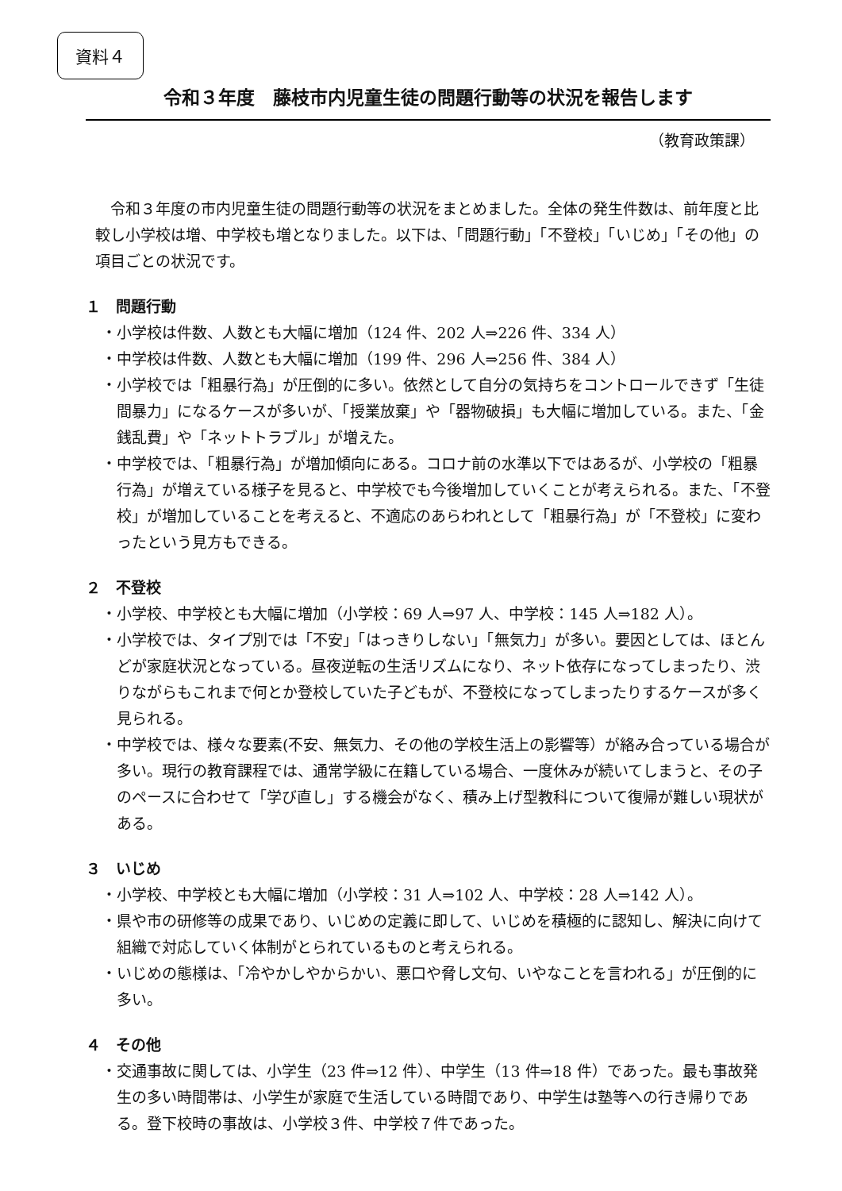資料４
令和３年度　藤枝市内児童生徒の問題行動等の状況を報告します
（教育政策課）
令和３年度の市内児童生徒の問題行動等の状況をまとめました。全体の発生件数は、前年度と比較し小学校は増、中学校も増となりました。以下は、「問題行動」「不登校」「いじめ」「その他」の項目ごとの状況です。
１　問題行動
・小学校は件数、人数とも大幅に増加（124 件、202 人⇒226 件、334 人）
・中学校は件数、人数とも大幅に増加（199 件、296 人⇒256 件、384 人）
・小学校では「粗暴行為」が圧倒的に多い。依然として自分の気持ちをコントロールできず「生徒間暴力」になるケースが多いが、「授業放棄」や「器物破損」も大幅に増加している。また、「金銭乱費」や「ネットトラブル」が増えた。
・中学校では、「粗暴行為」が増加傾向にある。コロナ前の水準以下ではあるが、小学校の「粗暴行為」が増えている様子を見ると、中学校でも今後増加していくことが考えられる。また、「不登校」が増加していることを考えると、不適応のあらわれとして「粗暴行為」が「不登校」に変わったという見方もできる。
２　不登校
・小学校、中学校とも大幅に増加（小学校：69 人⇒97 人、中学校：145 人⇒182 人）。
・小学校では、タイプ別では「不安」「はっきりしない」「無気力」が多い。要因としては、ほとんどが家庭状況となっている。昼夜逆転の生活リズムになり、ネット依存になってしまったり、渋りながらもこれまで何とか登校していた子どもが、不登校になってしまったりするケースが多く見られる。
・中学校では、様々な要素(不安、無気力、その他の学校生活上の影響等）が絡み合っている場合が多い。現行の教育課程では、通常学級に在籍している場合、一度休みが続いてしまうと、その子のペースに合わせて「学び直し」する機会がなく、積み上げ型教科について復帰が難しい現状がある。
３　いじめ
・小学校、中学校とも大幅に増加（小学校：31 人⇒102 人、中学校：28 人⇒142 人）。
・県や市の研修等の成果であり、いじめの定義に即して、いじめを積極的に認知し、解決に向けて組織で対応していく体制がとられているものと考えられる。
・いじめの態様は、「冷やかしやからかい、悪口や脅し文句、いやなことを言われる」が圧倒的に多い。
４　その他
・交通事故に関しては、小学生（23 件⇒12 件）、中学生（13 件⇒18 件）であった。最も事故発生の多い時間帯は、小学生が家庭で生活している時間であり、中学生は塾等への行き帰りである。登下校時の事故は、小学校３件、中学校７件であった。